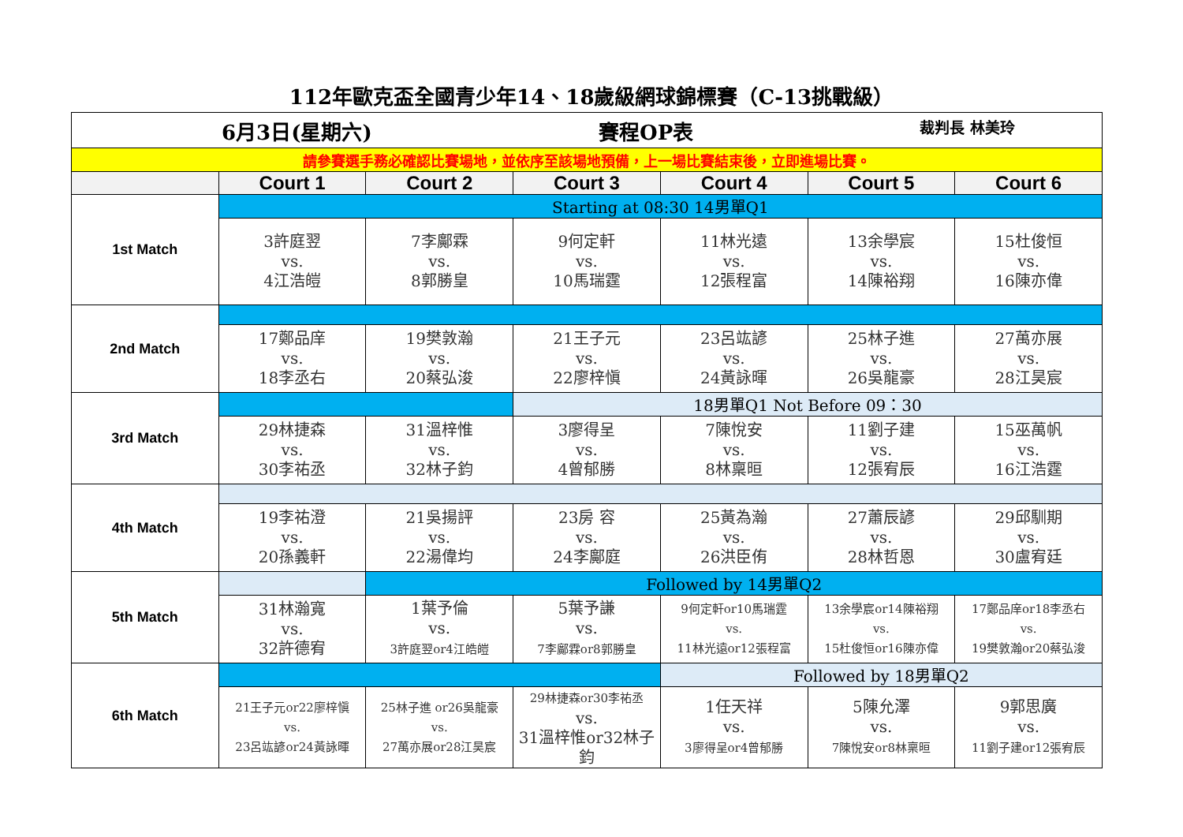112年歐克盃全國青少年14、18歲級網球錦標賽（C-13挑戰級）
| 6月3日(星期六) 賽程OP表 裁判長 林美玲 | | | | | | |
| 請參賽選手務必確認比賽場地，並依序至該場地預備，上一場比賽結束後，立即進場比賽。 | | | | | | |
| | Court 1 | Court 2 | Court 3 | Court 4 | Court 5 | Court 6 |
| 1st Match | Starting at 08:30 14男單Q1 | | | | | |
| | 3許庭翌 vs. 4江浩皚 | 7李鄺霖 vs. 8郭勝皇 | 9何定軒 vs. 10馬瑞霆 | 11林光遠 vs. 12張程富 | 13余學宸 vs. 14陳裕翔 | 15杜俊恒 vs. 16陳亦偉 |
| 2nd Match | | | | | | |
| | 17鄭品庠 vs. 18李丞右 | 19樊敦瀚 vs. 20蔡弘浚 | 21王子元 vs. 22廖梓愼 | 23呂竑諺 vs. 24黃詠暉 | 25林子進 vs. 26吳龍豪 | 27萬亦展 vs. 28江昊宸 |
| 3rd Match | | | 18男單Q1 Not Before 09：30 | | | |
| | 29林捷森 vs. 30李祐丞 | 31溫梓惟 vs. 32林子鈞 | 3廖得呈 vs. 4曾郁勝 | 7陳悅安 vs. 8林稟晅 | 11劉子建 vs. 12張宥辰 | 15巫萬帆 vs. 16江浩霆 |
| 4th Match | | | | | | |
| | 19李祐澄 vs. 20孫義軒 | 21吳揚評 vs. 22湯偉均 | 23房 容 vs. 24李鄺庭 | 25黃為瀚 vs. 26洪臣侑 | 27蕭辰諺 vs. 28林哲恩 | 29邱馴期 vs. 30盧宥廷 |
| 5th Match | | Followed by 14男單Q2 | | | | |
| | 31林瀚寬 vs. 32許德宥 | 1葉予倫 vs. 3許庭翌or4江皓皚 | 5葉予謙 vs. 7李鄺霖or8郭勝皇 | 9何定軒or10馬瑞霆 vs. 11林光遠or12張程富 | 13余學宸or14陳裕翔 vs. 15杜俊恒or16陳亦偉 | 17鄭品庠or18李丞右 vs. 19樊敦瀚or20蔡弘浚 |
| 6th Match | | | | Followed by 18男單Q2 | | |
| | 21王子元or22廖梓愼 vs. 23呂竑諺or24黃詠暉 | 25林子進 or26吳龍豪 vs. 27萬亦展or28江昊宸 | 29林捷森or30李祐丞 vs. 31溫梓惟or32林子鈞 | 1任天祥 vs. 3廖得呈or4曾郁勝 | 5陳允澤 vs. 7陳悅安or8林稟晅 | 9郭思廣 vs. 11劉子建or12張宥辰 |